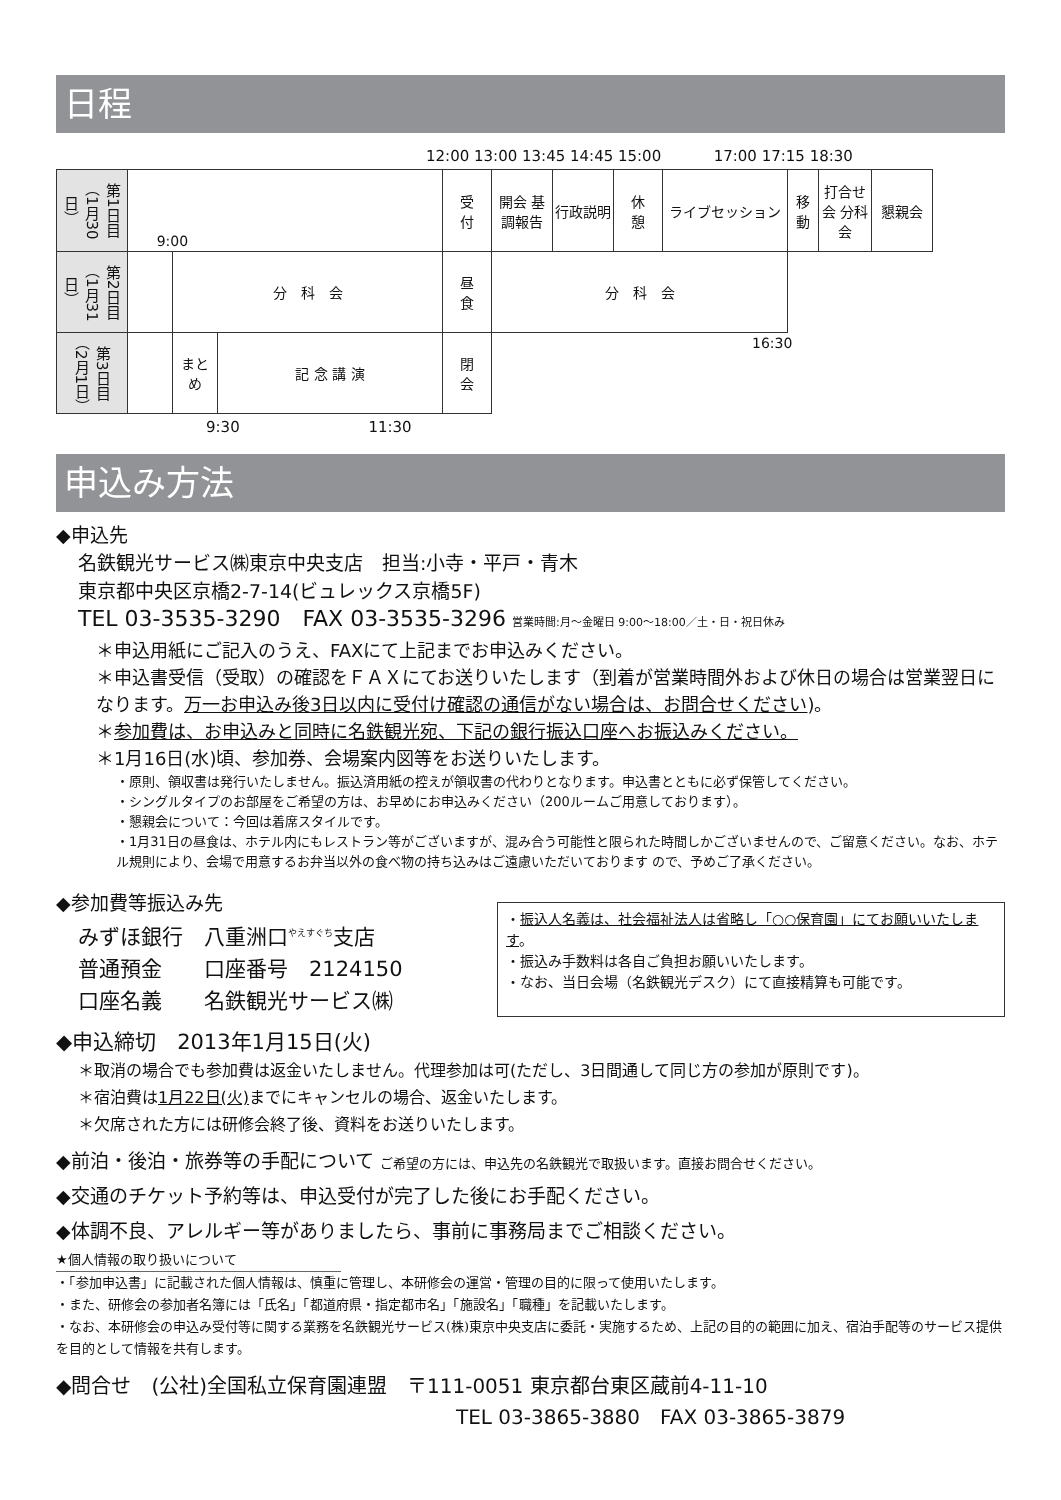日程
12:00 13:00 13:45 14:45 15:00 17:00 17:15 18:30
| 第1日目（1月30日） | 9:00 | | | 受 付 | 開会 基調報告 | 行政説明 | 休 憩 | ライブセッション | 移 動 | 打合せ会 分科会 | 懇親会 |
| 第2日目（1月31日） | | 分 科 会 | | 昼 食 | 分 科 会 | | | | | | |
| 第3日目（2月1日） | | まとめ | 記 念 講 演 | 閉 会 | 16:30 | | | | | | |
9:30 11:30
申込み方法
◆申込先
名鉄観光サービス㈱東京中央支店　担当:小寺・平戸・青木
東京都中央区京橋2-7-14(ビュレックス京橋5F)
TEL 03-3535-3290　FAX 03-3535-3296 営業時間:月～金曜日 9:00～18:00／土・日・祝日休み
＊申込用紙にご記入のうえ、FAXにて上記までお申込みください。
＊申込書受信（受取）の確認をＦＡＸにてお送りいたします（到着が営業時間外および休日の場合は営業翌日になります。万一お申込み後3日以内に受付け確認の通信がない場合は、お問合せください)。
＊参加費は、お申込みと同時に名鉄観光宛、下記の銀行振込口座へお振込みください。
＊1月16日(水)頃、参加券、会場案内図等をお送りいたします。
・原則、領収書は発行いたしません。振込済用紙の控えが領収書の代わりとなります。申込書とともに必ず保管してください。
・シングルタイプのお部屋をご希望の方は、お早めにお申込みください（200ルームご用意しております）。
・懇親会について：今回は着席スタイルです。
・1月31日の昼食は、ホテル内にもレストラン等がございますが、混み合う可能性と限られた時間しかございませんので、ご留意ください。なお、ホテル規則により、会場で用意するお弁当以外の食べ物の持ち込みはご遠慮いただいております ので、予めご了承ください。
◆参加費等振込み先
みずほ銀行　八重洲口<sup>やえすぐち</sup>支店
普通預金　　口座番号　2124150
口座名義　　名鉄観光サービス㈱
・振込人名義は、社会福祉法人は省略し「○○保育園」にてお願いいたします。
・振込み手数料は各自ご負担お願いいたします。
・なお、当日会場（名鉄観光デスク）にて直接精算も可能です。
◆申込締切　2013年1月15日(火)
＊取消の場合でも参加費は返金いたしません。代理参加は可(ただし、3日間通して同じ方の参加が原則です)。
＊宿泊費は1月22日(火) までにキャンセルの場合、返金いたします。
＊欠席された方には研修会終了後、資料をお送りいたします。
◆前泊・後泊・旅券等の手配について ご希望の方には、申込先の名鉄観光で取扱います。直接お問合せください。
◆交通のチケット予約等は、申込受付が完了した後にお手配ください。
◆体調不良、アレルギー等がありましたら、事前に事務局までご相談ください。
★個人情報の取り扱いについて
・「参加申込書」に記載された個人情報は、慎重に管理し、本研修会の運営・管理の目的に限って使用いたします。
・また、研修会の参加者名簿には「氏名」「都道府県・指定都市名」「施設名」「職種」を記載いたします。
・なお、本研修会の申込み受付等に関する業務を名鉄観光サービス(株)東京中央支店に委託・実施するため、上記の目的の範囲に加え、宿泊手配等のサービス提供を目的として情報を共有します。
◆問合せ　(公社)全国私立保育園連盟　〒111-0051 東京都台東区蔵前4-11-10
TEL 03-3865-3880　FAX 03-3865-3879